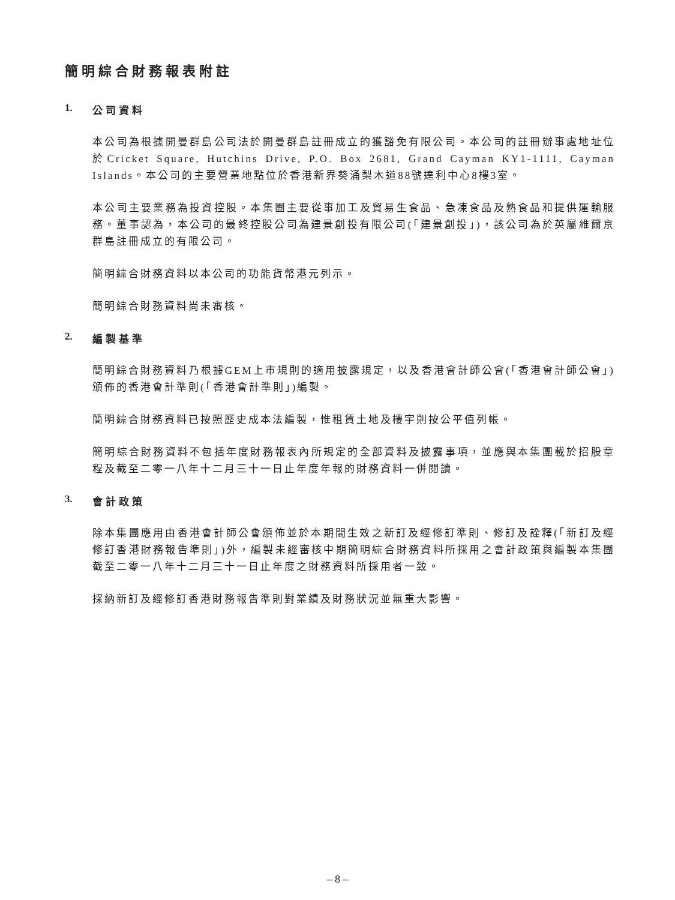簡明綜合財務報表附註
1. 公司資料
本公司為根據開曼群島公司法於開曼群島註冊成立的獲豁免有限公司。本公司的註冊辦事處地址位於Cricket Square, Hutchins Drive, P.O. Box 2681, Grand Cayman KY1-1111, Cayman Islands。本公司的主要營業地點位於香港新界葵涌梨木道88號達利中心8樓3室。
本公司主要業務為投資控股。本集團主要從事加工及貿易生食品、急凍食品及熟食品和提供運輸服務。董事認為，本公司的最終控股公司為建景創投有限公司(「建景創投」)，該公司為於英屬維爾京群島註冊成立的有限公司。
簡明綜合財務資料以本公司的功能貨幣港元列示。
簡明綜合財務資料尚未審核。
2. 編製基準
簡明綜合財務資料乃根據GEM上市規則的適用披露規定，以及香港會計師公會(「香港會計師公會」)頒佈的香港會計準則(「香港會計準則」)編製。
簡明綜合財務資料已按照歷史成本法編製，惟租賃土地及樓宇則按公平值列帳。
簡明綜合財務資料不包括年度財務報表內所規定的全部資料及披露事項，並應與本集團載於招股章程及截至二零一八年十二月三十一日止年度年報的財務資料一併閱讀。
3. 會計政策
除本集團應用由香港會計師公會頒佈並於本期間生效之新訂及經修訂準則、修訂及詮釋(「新訂及經修訂香港財務報告準則」)外，編製未經審核中期簡明綜合財務資料所採用之會計政策與編製本集團截至二零一八年十二月三十一日止年度之財務資料所採用者一致。
採納新訂及經修訂香港財務報告準則對業績及財務狀況並無重大影響。
– 8 –